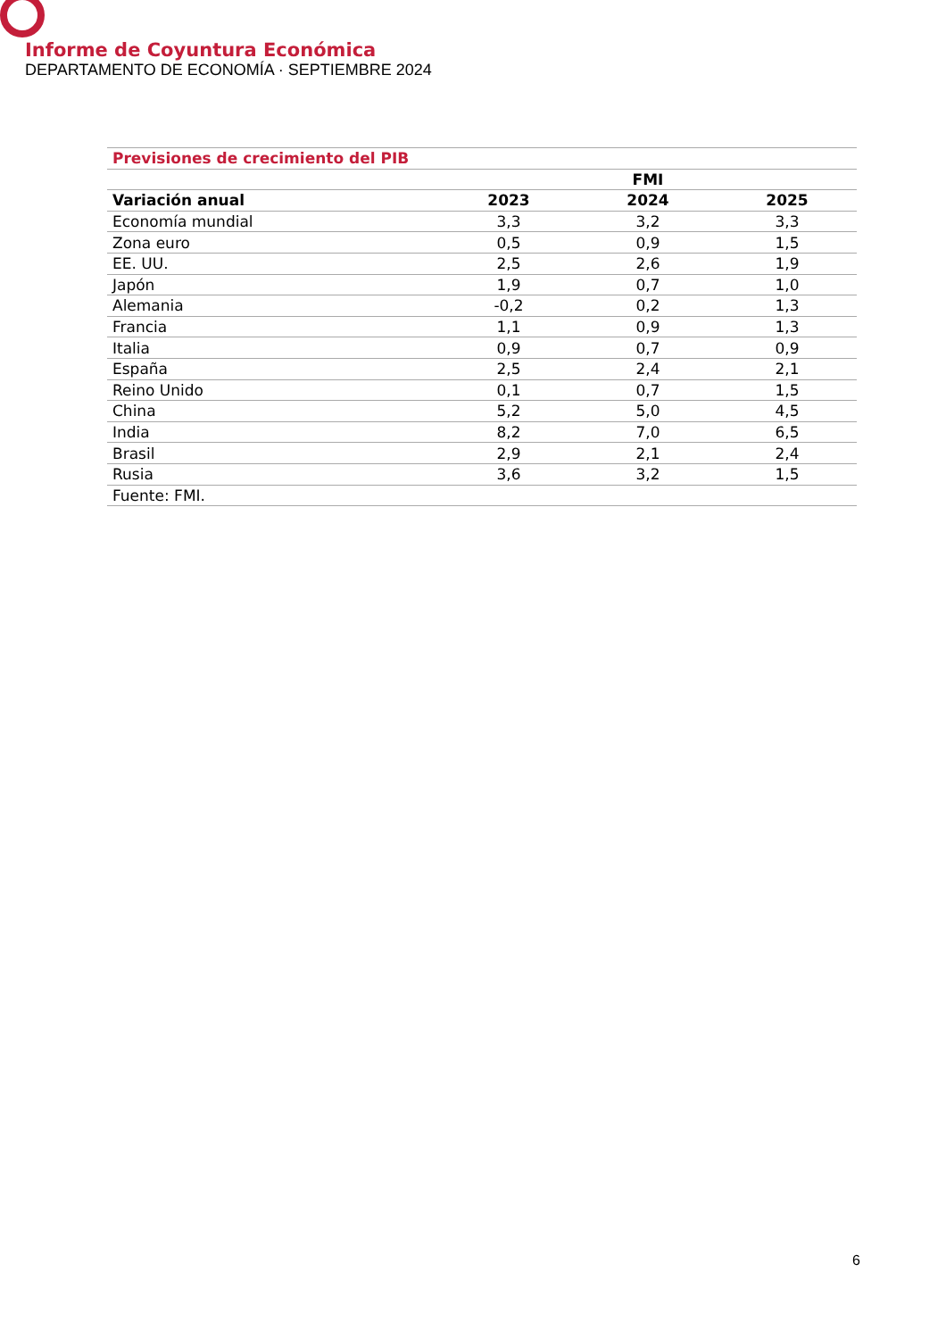Informe de Coyuntura Económica
DEPARTAMENTO DE ECONOMÍA · SEPTIEMBRE 2024
| Previsiones de crecimiento del PIB | | | |
| --- | --- | --- | --- |
| | FMI | | |
| Variación anual | 2023 | 2024 | 2025 |
| Economía mundial | 3,3 | 3,2 | 3,3 |
| Zona euro | 0,5 | 0,9 | 1,5 |
| EE. UU. | 2,5 | 2,6 | 1,9 |
| Japón | 1,9 | 0,7 | 1,0 |
| Alemania | -0,2 | 0,2 | 1,3 |
| Francia | 1,1 | 0,9 | 1,3 |
| Italia | 0,9 | 0,7 | 0,9 |
| España | 2,5 | 2,4 | 2,1 |
| Reino Unido | 0,1 | 0,7 | 1,5 |
| China | 5,2 | 5,0 | 4,5 |
| India | 8,2 | 7,0 | 6,5 |
| Brasil | 2,9 | 2,1 | 2,4 |
| Rusia | 3,6 | 3,2 | 1,5 |
| Fuente: FMI. | | | |
6